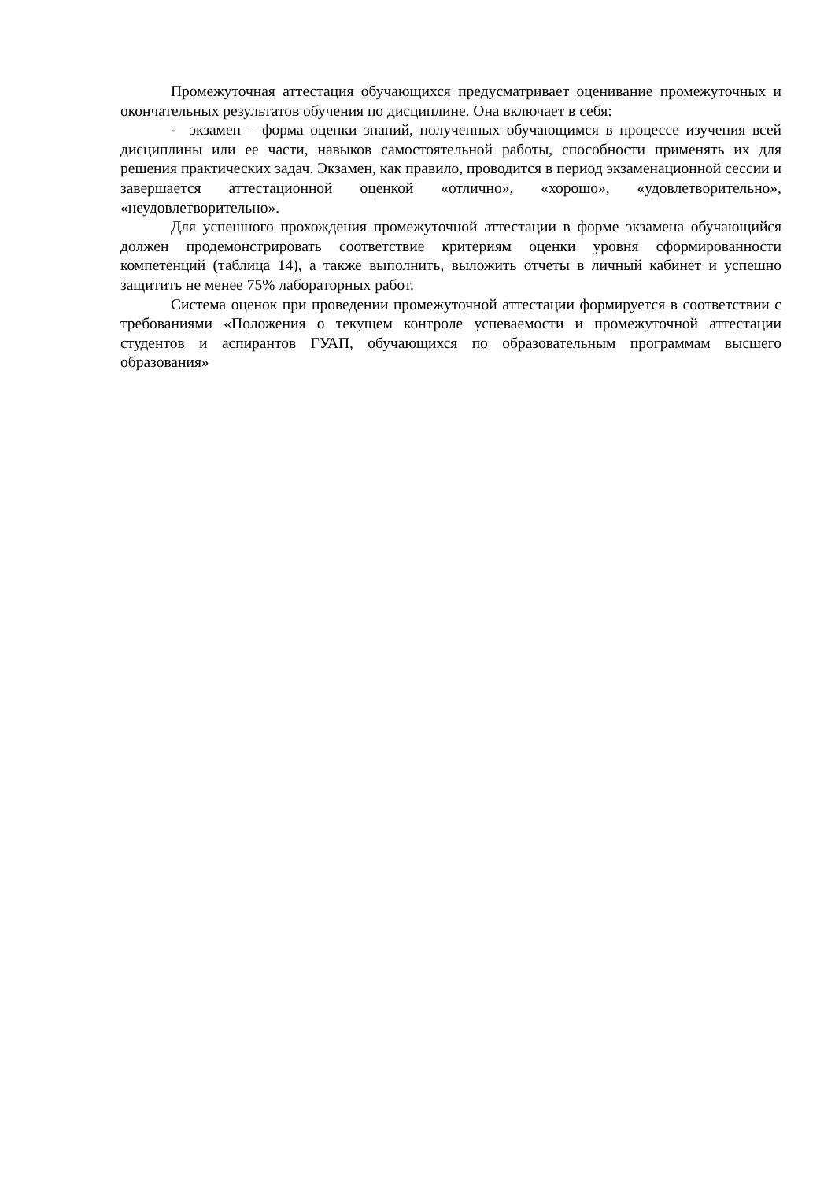Промежуточная аттестация обучающихся предусматривает оценивание промежуточных и окончательных результатов обучения по дисциплине. Она включает в себя:
- экзамен – форма оценки знаний, полученных обучающимся в процессе изучения всей дисциплины или ее части, навыков самостоятельной работы, способности применять их для решения практических задач. Экзамен, как правило, проводится в период экзаменационной сессии и завершается аттестационной оценкой «отлично», «хорошо», «удовлетворительно», «неудовлетворительно».
Для успешного прохождения промежуточной аттестации в форме экзамена обучающийся должен продемонстрировать соответствие критериям оценки уровня сформированности компетенций (таблица 14), а также выполнить, выложить отчеты в личный кабинет и успешно защитить не менее 75% лабораторных работ.
Система оценок при проведении промежуточной аттестации формируется в соответствии с требованиями «Положения о текущем контроле успеваемости и промежуточной аттестации студентов и аспирантов ГУАП, обучающихся по образовательным программам высшего образования»